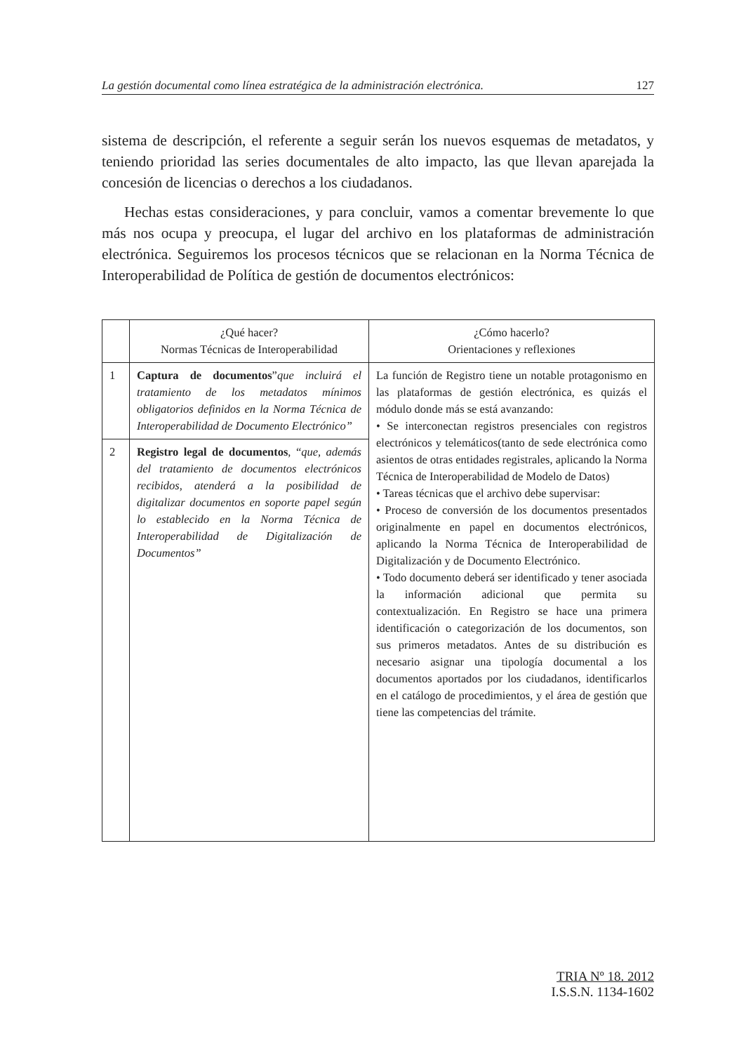La gestión documental como línea estratégica de la administración electrónica. 127
sistema de descripción, el referente a seguir serán los nuevos esquemas de metadatos, y teniendo prioridad las series documentales de alto impacto, las que llevan aparejada la concesión de licencias o derechos a los ciudadanos.
Hechas estas consideraciones, y para concluir, vamos a comentar brevemente lo que más nos ocupa y preocupa, el lugar del archivo en los plataformas de administración electrónica. Seguiremos los procesos técnicos que se relacionan en la Norma Técnica de Interoperabilidad de Política de gestión de documentos electrónicos:
| | ¿Qué hacer? Normas Técnicas de Interoperabilidad | ¿Cómo hacerlo? Orientaciones y reflexiones |
| --- | --- | --- |
| 1 | Captura de documentos ” que incluirá el tratamiento de los metadatos mínimos obligatorios definidos en la Norma Técnica de Interoperabilidad de Documento Electrónico” | La función de Registro tiene un notable protagonismo en las plataformas de gestión electrónica, es quizás el módulo donde más se está avanzando: • Se interconectan registros presenciales con registros electrónicos y telemáticos(tanto de sede electrónica como asientos de otras entidades registrales, aplicando la Norma Técnica de Interoperabilidad de Modelo de Datos) • Tareas técnicas que el archivo debe supervisar: • Proceso de conversión de los documentos presentados originalmente en papel en documentos electrónicos, aplicando la Norma Técnica de Interoperabilidad de Digitalización y de Documento Electrónico. • Todo documento deberá ser identificado y tener asociada la información adicional que permita su contextualización. En Registro se hace una primera identificación o categorización de los documentos, son sus primeros metadatos. Antes de su distribución es necesario asignar una tipología documental a los documentos aportados por los ciudadanos, identificarlos en el catálogo de procedimientos, y el área de gestión que tiene las competencias del trámite. |
| 2 | Registro legal de documentos , “ que, además del tratamiento de documentos electrónicos recibidos, atenderá a la posibilidad de digitalizar documentos en soporte papel según lo establecido en la Norma Técnica de Interoperabilidad de Digitalización de Documentos” | |
TRIA Nº 18. 2012
I.S.S.N. 1134-1602